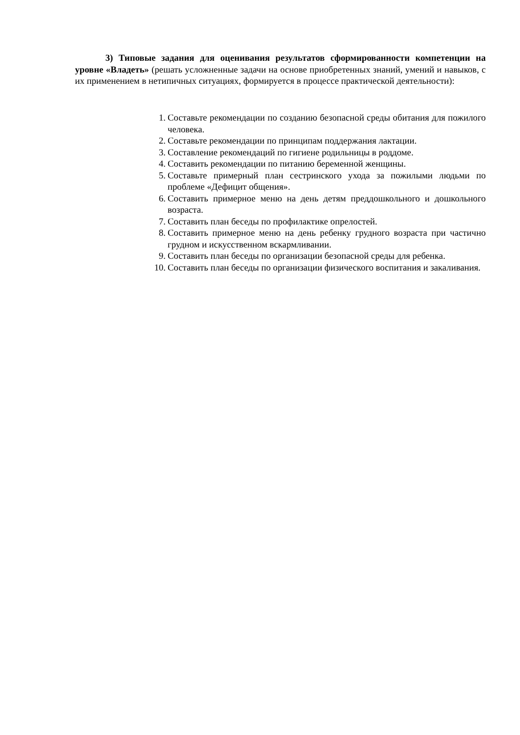3) Типовые задания для оценивания результатов сформированности компетенции на уровне «Владеть» (решать усложненные задачи на основе приобретенных знаний, умений и навыков, с их применением в нетипичных ситуациях, формируется в процессе практической деятельности):
1. Составьте рекомендации по созданию безопасной среды обитания для пожилого человека.
2. Составьте рекомендации по принципам поддержания лактации.
3. Составление рекомендаций по гигиене родильницы в роддоме.
4. Составить рекомендации по питанию беременной женщины.
5. Составьте примерный план сестринского ухода за пожилыми людьми по проблеме «Дефицит общения».
6. Составить примерное меню на день детям преддошкольного и дошкольного возраста.
7. Составить план беседы по профилактике опрелостей.
8. Составить примерное меню на день ребенку грудного возраста при частично грудном и искусственном вскармливании.
9. Составить план беседы по организации безопасной среды для ребенка.
10. Составить план беседы по организации физического воспитания и закаливания.